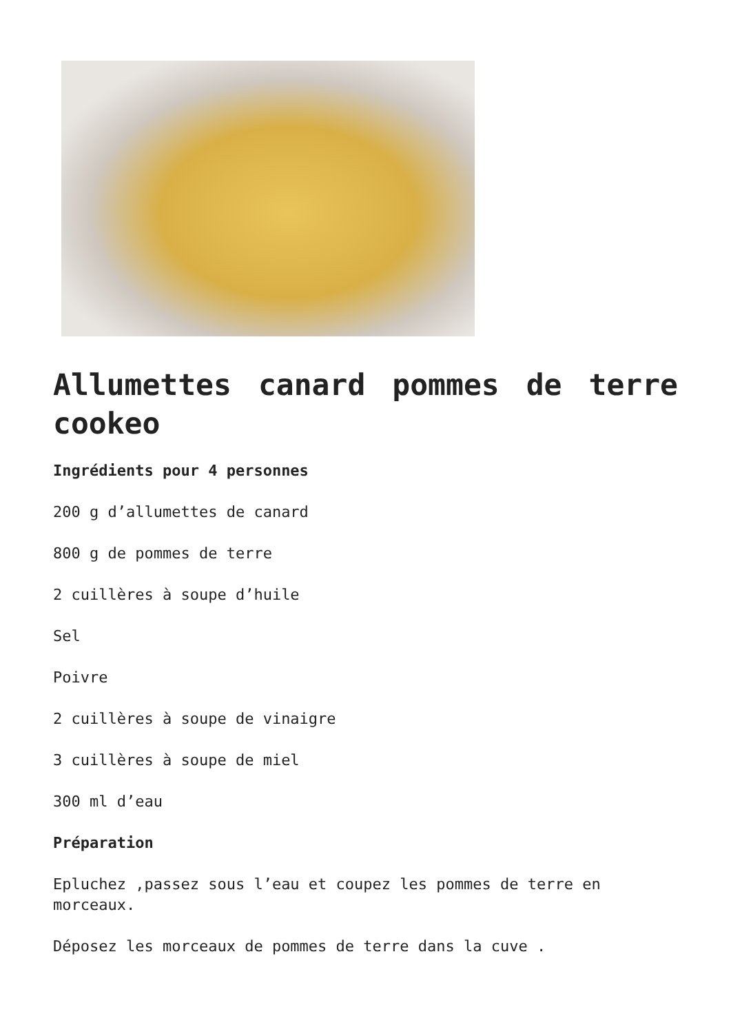Allumettes canard pommes de terre cookeo
Ingrédients pour 4 personnes
200 g d’allumettes de canard
800 g de pommes de terre
2 cuillères à soupe d’huile
Sel
Poivre
2 cuillères à soupe de vinaigre
3 cuillères à soupe de miel
300 ml d’eau
Préparation
Epluchez ,passez sous l’eau et coupez les pommes de terre en morceaux.
Déposez les morceaux de pommes de terre dans la cuve .